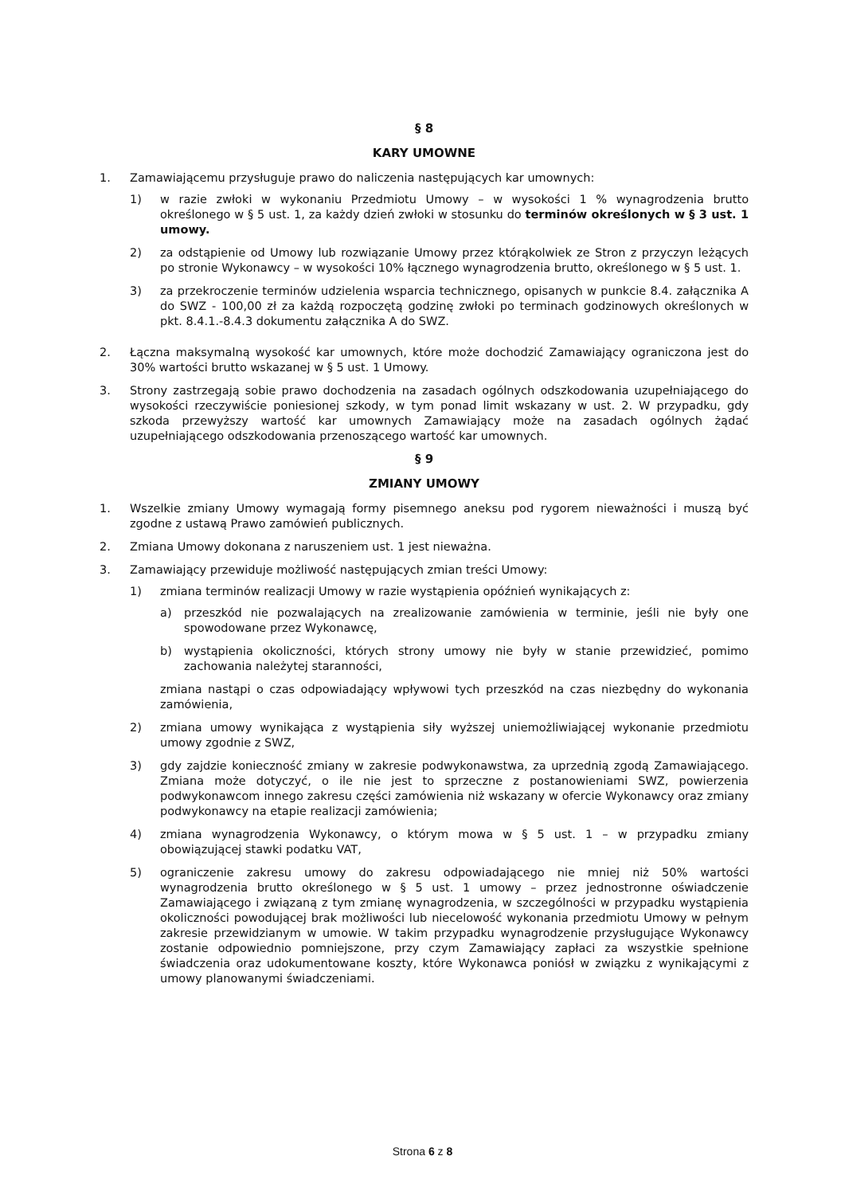§ 8
KARY UMOWNE
1. Zamawiającemu przysługuje prawo do naliczenia następujących kar umownych:
1) w razie zwłoki w wykonaniu Przedmiotu Umowy – w wysokości 1 % wynagrodzenia brutto określonego w § 5 ust. 1, za każdy dzień zwłoki w stosunku do terminów określonych w § 3 ust. 1 umowy.
2) za odstąpienie od Umowy lub rozwiązanie Umowy przez którąkolwiek ze Stron z przyczyn leżących po stronie Wykonawcy – w wysokości 10% łącznego wynagrodzenia brutto, określonego w § 5 ust. 1.
3) za przekroczenie terminów udzielenia wsparcia technicznego, opisanych w punkcie 8.4. załącznika A do SWZ - 100,00 zł za każdą rozpoczętą godzinę zwłoki po terminach godzinowych określonych w pkt. 8.4.1.-8.4.3 dokumentu załącznika A do SWZ.
2. Łączna maksymalną wysokość kar umownych, które może dochodzić Zamawiający ograniczona jest do 30% wartości brutto wskazanej w § 5 ust. 1 Umowy.
3. Strony zastrzegają sobie prawo dochodzenia na zasadach ogólnych odszkodowania uzupełniającego do wysokości rzeczywiście poniesionej szkody, w tym ponad limit wskazany w ust. 2. W przypadku, gdy szkoda przewyższy wartość kar umownych Zamawiający może na zasadach ogólnych żądać uzupełniającego odszkodowania przenoszącego wartość kar umownych.
§ 9
ZMIANY UMOWY
1. Wszelkie zmiany Umowy wymagają formy pisemnego aneksu pod rygorem nieważności i muszą być zgodne z ustawą Prawo zamówień publicznych.
2. Zmiana Umowy dokonana z naruszeniem ust. 1 jest nieważna.
3. Zamawiający przewiduje możliwość następujących zmian treści Umowy:
1) zmiana terminów realizacji Umowy w razie wystąpienia opóźnień wynikających z:
a) przeszkód nie pozwalających na zrealizowanie zamówienia w terminie, jeśli nie były one spowodowane przez Wykonawcę,
b) wystąpienia okoliczności, których strony umowy nie były w stanie przewidzieć, pomimo zachowania należytej staranności,
zmiana nastąpi o czas odpowiadający wpływowi tych przeszkód na czas niezbędny do wykonania zamówienia,
2) zmiana umowy wynikająca z wystąpienia siły wyższej uniemożliwiającej wykonanie przedmiotu umowy zgodnie z SWZ,
3) gdy zajdzie konieczność zmiany w zakresie podwykonawstwa, za uprzednią zgodą Zamawiającego. Zmiana może dotyczyć, o ile nie jest to sprzeczne z postanowieniami SWZ, powierzenia podwykonawcom innego zakresu części zamówienia niż wskazany w ofercie Wykonawcy oraz zmiany podwykonawcy na etapie realizacji zamówienia;
4) zmiana wynagrodzenia Wykonawcy, o którym mowa w § 5 ust. 1 – w przypadku zmiany obowiązującej stawki podatku VAT,
5) ograniczenie zakresu umowy do zakresu odpowiadającego nie mniej niż 50% wartości wynagrodzenia brutto określonego w § 5 ust. 1 umowy – przez jednostronne oświadczenie Zamawiającego i związaną z tym zmianę wynagrodzenia, w szczególności w przypadku wystąpienia okoliczności powodującej brak możliwości lub niecelowość wykonania przedmiotu Umowy w pełnym zakresie przewidzianym w umowie. W takim przypadku wynagrodzenie przysługujące Wykonawcy zostanie odpowiednio pomniejszone, przy czym Zamawiający zapłaci za wszystkie spełnione świadczenia oraz udokumentowane koszty, które Wykonawca poniósł w związku z wynikającymi z umowy planowanymi świadczeniami.
Strona 6 z 8